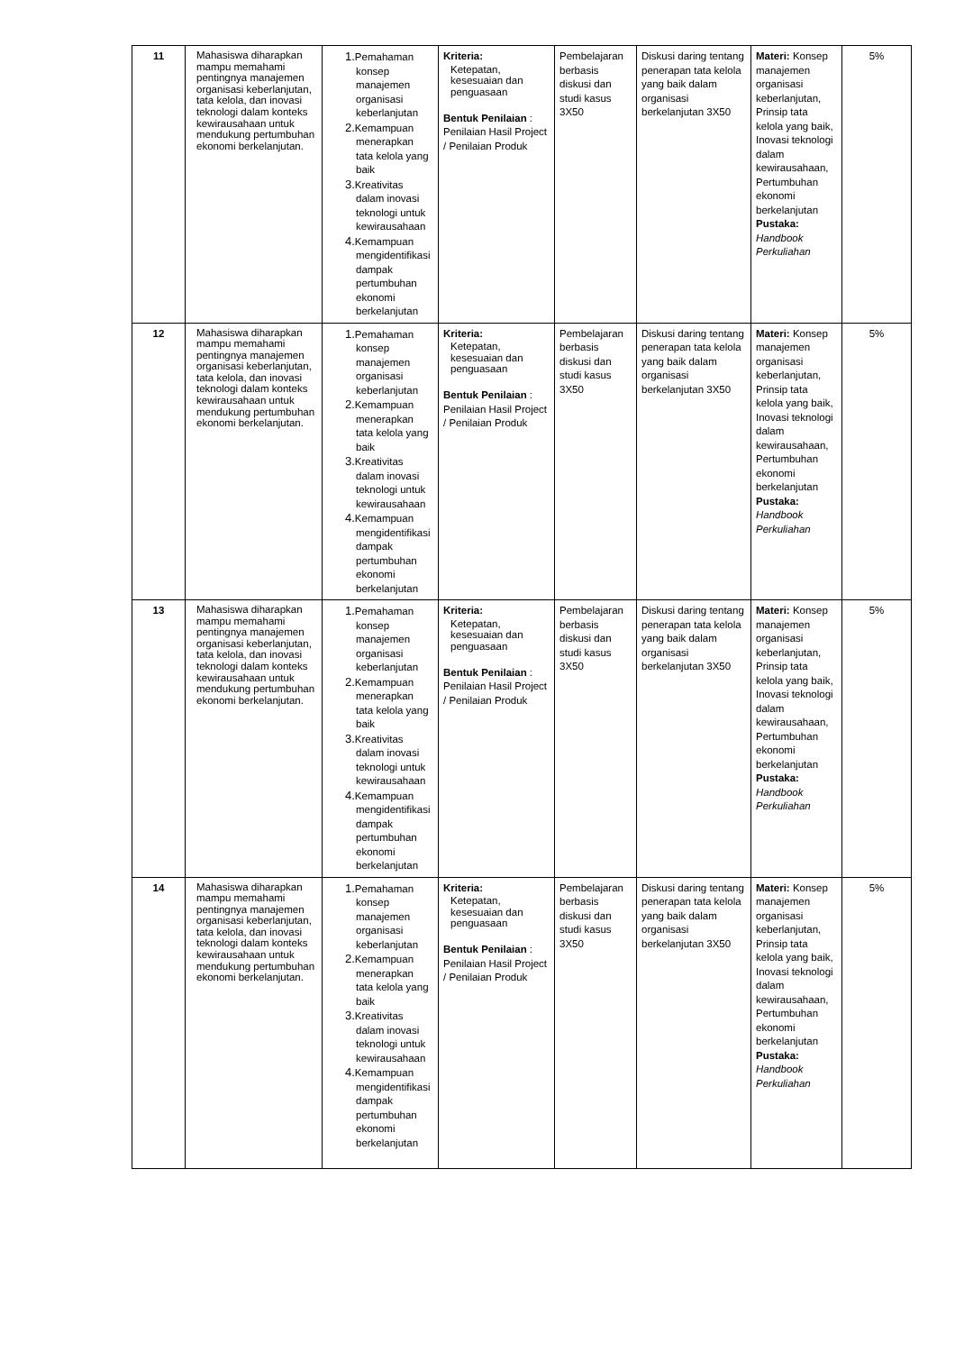| 11 | Mahasiswa diharapkan mampu memahami pentingnya manajemen organisasi keberlanjutan, tata kelola, dan inovasi teknologi dalam konteks kewirausahaan untuk mendukung pertumbuhan ekonomi berkelanjutan. | 1. Pemahaman konsep manajemen organisasi keberlanjutan 2. Kemampuan menerapkan tata kelola yang baik 3. Kreativitas dalam inovasi teknologi untuk kewirausahaan 4. Kemampuan mengidentifikasi dampak pertumbuhan ekonomi berkelanjutan | Kriteria: Ketepatan, kesesuaian dan penguasaan Bentuk Penilaian : Penilaian Hasil Project / Penilaian Produk | Pembelajaran berbasis diskusi dan studi kasus 3X50 | Diskusi daring tentang penerapan tata kelola yang baik dalam organisasi berkelanjutan 3X50 | Materi: Konsep manajemen organisasi keberlanjutan, Prinsip tata kelola yang baik, Inovasi teknologi dalam kewirausahaan, Pertumbuhan ekonomi berkelanjutan Pustaka: Handbook Perkuliahan | 5% |
| 12 | Mahasiswa diharapkan mampu memahami pentingnya manajemen organisasi keberlanjutan, tata kelola, dan inovasi teknologi dalam konteks kewirausahaan untuk mendukung pertumbuhan ekonomi berkelanjutan. | 1. Pemahaman konsep manajemen organisasi keberlanjutan 2. Kemampuan menerapkan tata kelola yang baik 3. Kreativitas dalam inovasi teknologi untuk kewirausahaan 4. Kemampuan mengidentifikasi dampak pertumbuhan ekonomi berkelanjutan | Kriteria: Ketepatan, kesesuaian dan penguasaan Bentuk Penilaian : Penilaian Hasil Project / Penilaian Produk | Pembelajaran berbasis diskusi dan studi kasus 3X50 | Diskusi daring tentang penerapan tata kelola yang baik dalam organisasi berkelanjutan 3X50 | Materi: Konsep manajemen organisasi keberlanjutan, Prinsip tata kelola yang baik, Inovasi teknologi dalam kewirausahaan, Pertumbuhan ekonomi berkelanjutan Pustaka: Handbook Perkuliahan | 5% |
| 13 | Mahasiswa diharapkan mampu memahami pentingnya manajemen organisasi keberlanjutan, tata kelola, dan inovasi teknologi dalam konteks kewirausahaan untuk mendukung pertumbuhan ekonomi berkelanjutan. | 1. Pemahaman konsep manajemen organisasi keberlanjutan 2. Kemampuan menerapkan tata kelola yang baik 3. Kreativitas dalam inovasi teknologi untuk kewirausahaan 4. Kemampuan mengidentifikasi dampak pertumbuhan ekonomi berkelanjutan | Kriteria: Ketepatan, kesesuaian dan penguasaan Bentuk Penilaian : Penilaian Hasil Project / Penilaian Produk | Pembelajaran berbasis diskusi dan studi kasus 3X50 | Diskusi daring tentang penerapan tata kelola yang baik dalam organisasi berkelanjutan 3X50 | Materi: Konsep manajemen organisasi keberlanjutan, Prinsip tata kelola yang baik, Inovasi teknologi dalam kewirausahaan, Pertumbuhan ekonomi berkelanjutan Pustaka: Handbook Perkuliahan | 5% |
| 14 | Mahasiswa diharapkan mampu memahami pentingnya manajemen organisasi keberlanjutan, tata kelola, dan inovasi teknologi dalam konteks kewirausahaan untuk mendukung pertumbuhan ekonomi berkelanjutan. | 1. Pemahaman konsep manajemen organisasi keberlanjutan 2. Kemampuan menerapkan tata kelola yang baik 3. Kreativitas dalam inovasi teknologi untuk kewirausahaan 4. Kemampuan mengidentifikasi dampak pertumbuhan ekonomi berkelanjutan | Kriteria: Ketepatan, kesesuaian dan penguasaan Bentuk Penilaian : Penilaian Hasil Project / Penilaian Produk | Pembelajaran berbasis diskusi dan studi kasus 3X50 | Diskusi daring tentang penerapan tata kelola yang baik dalam organisasi berkelanjutan 3X50 | Materi: Konsep manajemen organisasi keberlanjutan, Prinsip tata kelola yang baik, Inovasi teknologi dalam kewirausahaan, Pertumbuhan ekonomi berkelanjutan Pustaka: Handbook Perkuliahan | 5% |